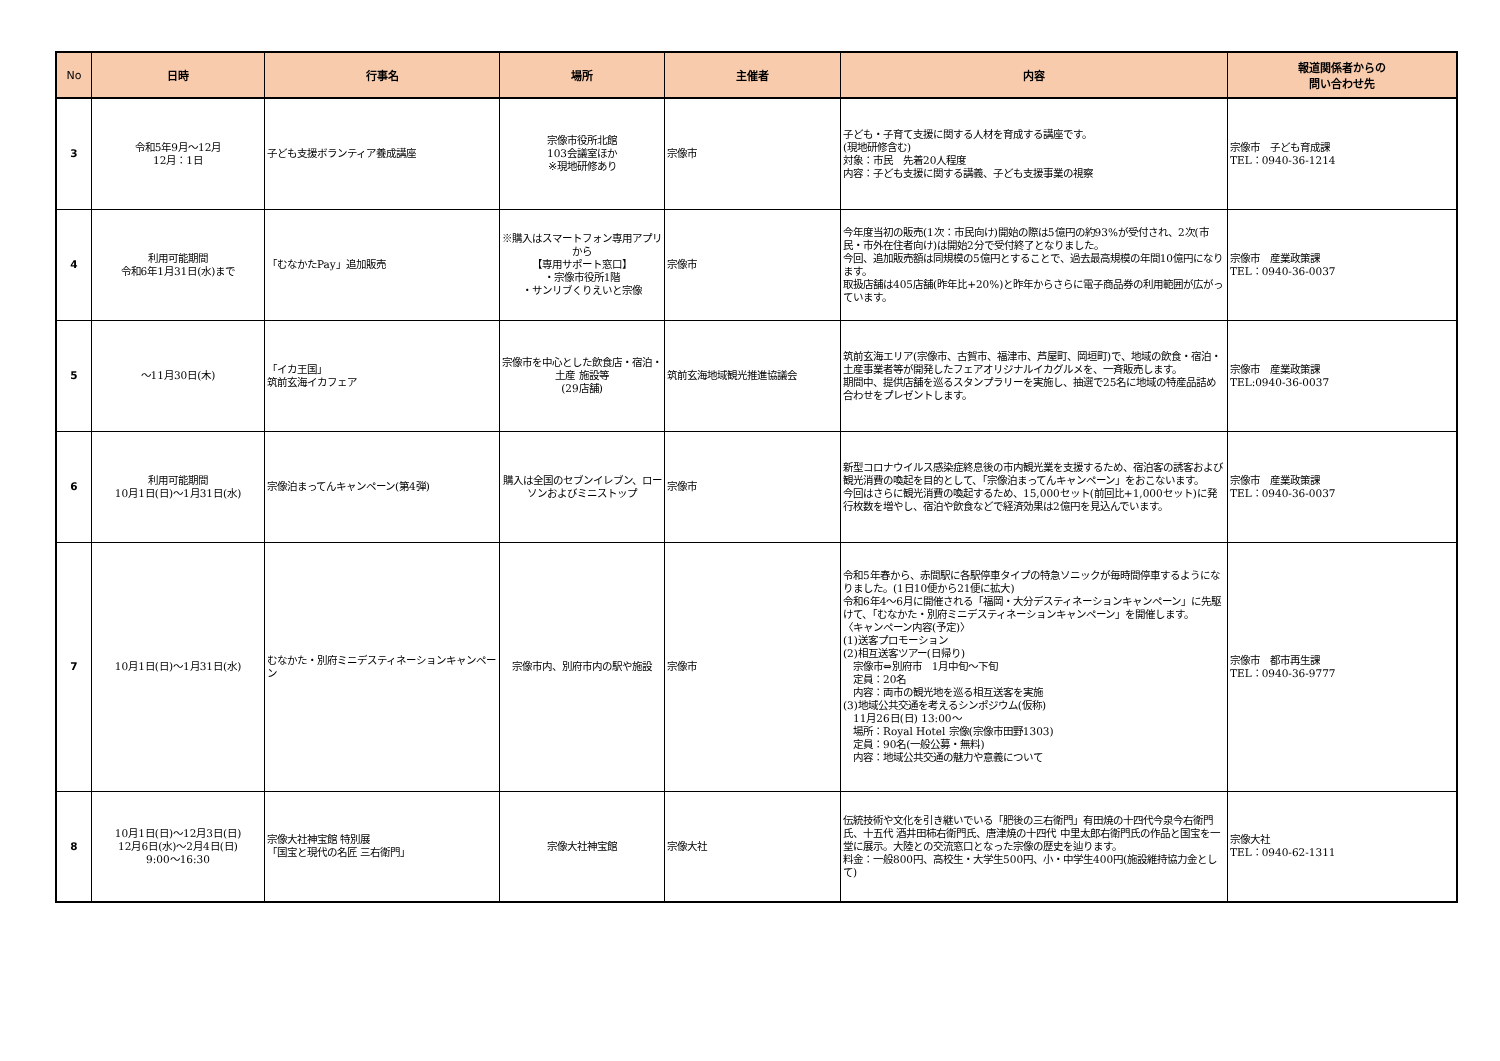| No | 日時 | 行事名 | 場所 | 主催者 | 内容 | 報道関係者からの 問い合わせ先 |
| --- | --- | --- | --- | --- | --- | --- |
| 3 | 令和5年9月～12月 12月：1日 | 子ども支援ボランティア養成講座 | 宗像市役所北館 103会議室ほか ※現地研修あり | 宗像市 | 子ども・子育て支援に関する人材を育成する講座です。 (現地研修含む) 対象：市民 先着20人程度 内容：子ども支援に関する講義、子ども支援事業の視察 | 宗像市 子ども育成課 TEL：0940-36-1214 |
| 4 | 利用可能期間 令和6年1月31日(水)まで | 「むなかたPay」追加販売 | ※購入はスマートフォン専用アプリから 【専用サポート窓口】 ・宗像市役所1階 ・サンリブくりえいと宗像 | 宗像市 | 今年度当初の販売(1次：市民向け)開始の際は5億円の約93%が受付され、2次(市民・市外在住者向け)は開始2分で受付終了となりました。 今回、追加販売額は同規模の5億円とすることで、過去最高規模の年間10億円になります。 取扱店舗は405店舗(昨年比+20%)と昨年からさらに電子商品券の利用範囲が広がっています。 | 宗像市 産業政策課 TEL：0940-36-0037 |
| 5 | ～11月30日(木) | 「イカ王国」 筑前玄海イカフェア | 宗像市を中心とした飲食店・宿泊・土産 施設等 (29店舗) | 筑前玄海地域観光推進協議会 | 筑前玄海エリア(宗像市、古賀市、福津市、芦屋町、岡垣町)で、地域の飲食・宿泊・土産事業者等が開発したフェアオリジナルイカグルメを、一斉販売します。 期間中、提供店舗を巡るスタンプラリーを実施し、抽選で25名に地域の特産品詰め合わせをプレゼントします。 | 宗像市 産業政策課 TEL:0940-36-0037 |
| 6 | 利用可能期間 10月1日(日)～1月31日(水) | 宗像泊まってんキャンペーン(第4弾) | 購入は全国のセブンイレブン、ローソンおよびミニストップ | 宗像市 | 新型コロナウイルス感染症終息後の市内観光業を支援するため、宿泊客の誘客および観光消費の喚起を目的として、「宗像泊まってんキャンペーン」をおこないます。 今回はさらに観光消費の喚起するため、15,000セット(前回比+1,000セット)に発行枚数を増やし、宿泊や飲食などで経済効果は2億円を見込んでいます。 | 宗像市 産業政策課 TEL：0940-36-0037 |
| 7 | 10月1日(日)～1月31日(水) | むなかた・別府ミニデスティネーションキャンペーン | 宗像市内、別府市内の駅や施設 | 宗像市 | 令和5年春から、赤間駅に各駅停車タイプの特急ソニックが毎時間停車するようになりました。(1日10便から21便に拡大) 令和6年4～6月に開催される「福岡・大分デスティネーションキャンペーン」に先駆けて、「むなかた・別府ミニデスティネーションキャンペーン」を開催します。 〈キャンペーン内容(予定)〉 (1)送客プロモーション (2)相互送客ツアー(日帰り) 宗像市⇔別府市 1月中旬～下旬 定員：20名 内容：両市の観光地を巡る相互送客を実施 (3)地域公共交通を考えるシンポジウム(仮称) 11月26日(日) 13:00～ 場所：Royal Hotel 宗像(宗像市田野1303) 定員：90名(一般公募・無料) 内容：地域公共交通の魅力や意義について | 宗像市 都市再生課 TEL：0940-36-9777 |
| 8 | 10月1日(日)～12月3日(日) 12月6日(水)～2月4日(日) 9:00～16:30 | 宗像大社神宝館 特別展 「国宝と現代の名匠 三右衛門」 | 宗像大社神宝館 | 宗像大社 | 伝統技術や文化を引き継いでいる「肥後の三右衛門」有田焼の十四代今泉今右衛門氏、十五代 酒井田柿右衛門氏、唐津焼の十四代 中里太郎右衛門氏の作品と国宝を一堂に展示。大陸との交流窓口となった宗像の歴史を辿ります。 料金：一般800円、高校生・大学生500円、小・中学生400円(施設維持協力金として) | 宗像大社 TEL：0940-62-1311 |